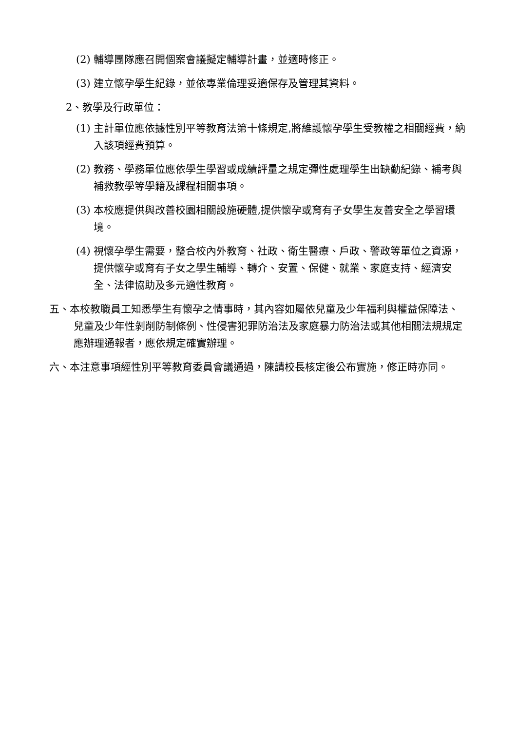(2) 輔導團隊應召開個案會議擬定輔導計畫，並適時修正。
(3) 建立懷孕學生紀錄，並依專業倫理妥適保存及管理其資料。
2、教學及行政單位：
(1) 主計單位應依據性別平等教育法第十條規定,將維護懷孕學生受教權之相關經費，納入該項經費預算。
(2) 教務、學務單位應依學生學習或成績評量之規定彈性處理學生出缺勤紀錄、補考與補救教學等學籍及課程相關事項。
(3) 本校應提供與改善校園相關設施硬體,提供懷孕或育有子女學生友善安全之學習環境。
(4) 視懷孕學生需要，整合校內外教育、社政、衛生醫療、戶政、警政等單位之資源，提供懷孕或育有子女之學生輔導、轉介、安置、保健、就業、家庭支持、經濟安全、法律協助及多元適性教育。
五、本校教職員工知悉學生有懷孕之情事時，其內容如屬依兒童及少年福利與權益保障法、兒童及少年性剝削防制條例、性侵害犯罪防治法及家庭暴力防治法或其他相關法規規定應辦理通報者，應依規定確實辦理。
六、本注意事項經性別平等教育委員會議通過，陳請校長核定後公布實施，修正時亦同。